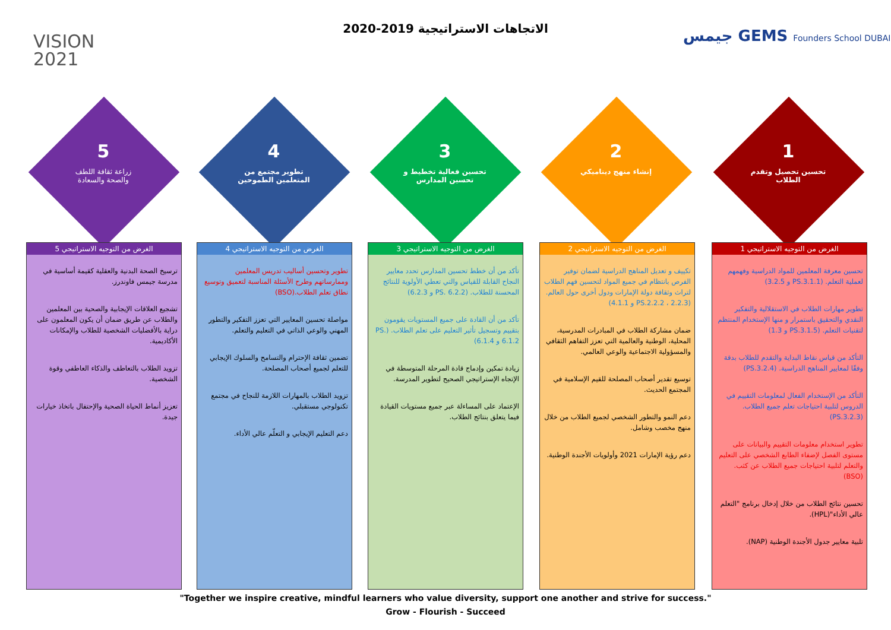الاتجاهات الاستراتيجية 2019-2020
VISION
2021
جيمس GEMS Founders School DUBAI
5
زراعة ثقافة اللطف
والصحة والسعادة
4
تطوير مجتمع من
المتعلمين الطموحين
3
تحسين فعالية تخطيط و
تحسين المدارس
2
إنشاء منهج ديناميكي
1
تحسين تحصيل وتقدم
الطلاب
الغرض من التوجيه الاستراتيجي 5
ترسيخ الصحة البدنية والعقلية كقيمة أساسية في مدرسة جيمس فاوندرز.
تشجيع العلاقات الإيجابية والصحية بين المعلمين والطلاب عن طريق ضمان أن يكون المعلمون على دراية بالأفضليات الشخصية للطلاب والإمكانات الأكاديمية.
تزويد الطلاب بالتعاطف والذكاء العاطفي وقوة الشخصية.
تعزيز أنماط الحياة الصحية والإحتفال باتخاذ خيارات جيدة.
الغرض من التوجيه الاستراتيجي 4
تطوير وتحسين أساليب تدريس المعلمين وممارساتهم وطرح الأسئلة المناسبة لتعميق وتوسيع نطاق تعلم الطلاب.(BSO)
مواصلة تحسين المعايير التي تعزز التفكير والتطور المهني والوعي الذاتي في التعليم والتعلم.
تضمين ثقافة الإحترام والتسامح والسلوك الإيجابي للتعلم لجميع أصحاب المصلحة.
تزويد الطلاب بالمهارات اللازمة للنجاح في مجتمع تكنولوجي مستقبلي.
دعم التعليم الإيجابي و التعلّم عالي الأداء.
الغرض من التوجيه الاستراتيجي 3
تأكد من أن خطط تحسين المدارس تحدد معايير النجاح القابلة للقياس والتي تعطي الأولوية للنتائج المحسنة للطلاب. (PS. 6.2.2 و 6.2.3)
تأكد من أن القادة على جميع المستويات يقومون بتقييم وتسجيل تأثير التعليم على تعلم الطلاب. (PS. 6.1.2 و 6.1.4)
زيادة تمكين وإدماج قادة المرحلة المتوسطة في الإتجاه الإستراتيجي الصحيح لتطوير المدرسة.
الإعتماد على المساءلة عبر جميع مستويات القيادة فيما يتعلق بنتائج الطلاب.
الغرض من التوجيه الاستراتيجي 2
تكييف و تعديل المناهج الدراسية لضمان توفير الفرص بانتظام في جميع المواد لتحسين فهم الطلاب لتراث وثقافة دولة الإمارات ودول أخرى حول العالم. (PS.2.2.2 ، 2.2.3 و 4.1.1)
ضمان مشاركة الطلاب في المبادرات المدرسية، المحلية، الوطنية والعالمية التي تعزز التفاهم الثقافي والمسؤولية الاجتماعية والوعي العالمي.
توسيع تقدير أصحاب المصلحة للقيم الإسلامية في المجتمع الحديث.
دعم النمو والتطور الشخصي لجميع الطلاب من خلال منهج مخصب وشامل.
دعم رؤية الإمارات 2021 وأولويات الأجندة الوطنية.
الغرض من التوجيه الاستراتيجي 1
تحسين معرفة المعلمين للمواد الدراسية وفهمهم لعملية التعلم. (PS.3.1.1 و 3.2.5)
تطوير مهارات الطلاب في الاستقلالية والتفكير النقدي والتحقيق باستمرار و منها الإستخدام المنتظم لتقنيات التعلم. (PS.3.1.5 و 1.3)
التأكد من قياس نقاط البداية والتقدم للطلاب بدقة وفقًا لمعايير المناهج الدراسية. (PS.3.2.4)
التأكد من الإستخدام الفعال لمعلومات التقييم في الدروس لتلبية احتياجات تعلم جميع الطلاب. (PS.3.2.3)
تطوير استخدام معلومات التقييم والبيانات على مستوى الفصل لإضفاء الطابع الشخصي على التعليم والتعلم لتلبية احتياجات جميع الطلاب عن كثب. (BSO)
تحسين نتائج الطلاب من خلال إدخال برنامج "التعلم عالي الأداء"(HPL).
تلبية معايير جدول الأجندة الوطنية (NAP).
"Together we inspire creative, mindful learners who value diversity, support one another and strive for success."
Grow - Flourish - Succeed